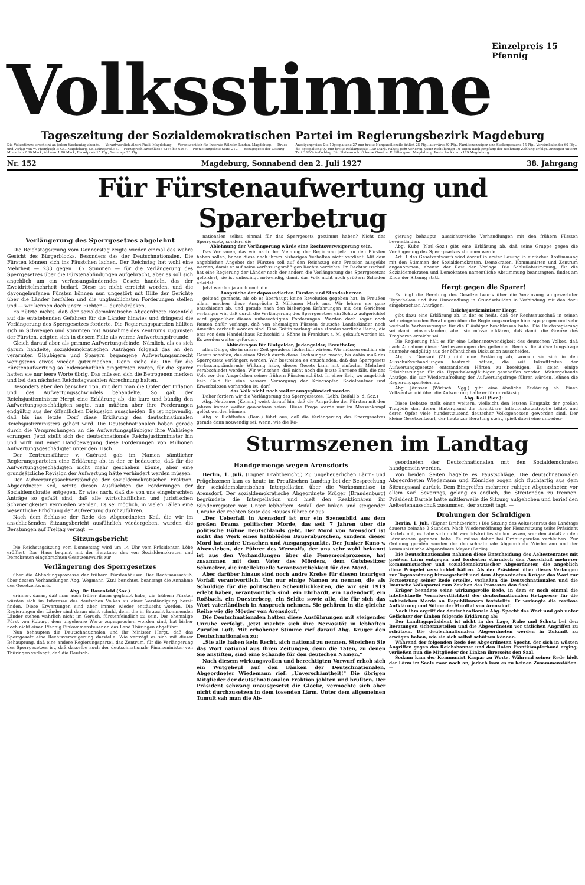Volksstimme
Einzelpreis 15 Pfennig
Tageszeitung der Sozialdemokratischen Partei im Regierungsbezirk Magdeburg
Die Volksstimme erscheint an jedem Wochentag abends. — Verantwortlich Albert Pauli, Magdeburg. — Verantwortlich für Inserate Wilhelm Lindau, Magdeburg. — Druck und Verlag von W. Pfannkuch & Co., Magdeburg, Gr. Münzstraße 3. — Fernsprech-Anschlüsse 6264 bis 6267. — Postzeitungsliste Seite 210. — Bezugspreis der Zeitung: Monatlich 2.60 Mark, Abholer 1.80 Mark, Einzelpreis 15 Pfg., Sonntags 20 Pfg.
Anzeigenpreise: Die 10gespaltene 27 mm breite Nonpareillezeile örtlich 25 Pfg., auswärts 30 Pfg., Familienanzeigen und Stellengesuche 15 Pfg., Vereinskalender 60 Pfg., die 3gespaltene 90 mm breite Reklamezeile 1.50 Mark. Rabatt geht verloren, wenn nicht binnen 10 Tagen nach Empfang der Rechnung Zahlung erfolgt. Anzeigen unterm Text 33⅓% Aufschlag. Für Platzvorschrift keine Gewähr. Erfüllungsort Magdeburg. Postscheckkonto 129 Magdeburg.
Nr. 152 Magdeburg, Sonnabend den 2. Juli 1927 38. Jahrgang
Für Fürstenaufwertung und Sparerbetrug
Verlängerung des Sperrgesetzes abgelehnt
Die Reichstagsitzung vom Donnerstag zeigte wieder einmal das wahre Gesicht des Bürgerblocks. Besonders das der Deutschnationalen. Die Fürsten können sich ins Fäustchen lachen. Der Reichstag hat wohl eine Mehrheit — 233 gegen 167 Stimmen — für die Verlängerung des Sperrgesetzes über die Fürstenabfindungen aufgebracht, aber es soll sich angeblich um ein verfassungsänderndes Gesetz handeln, das der Zweidrittelmehrheit bedarf. Diese ist nicht erreicht worden, und die davongelaufenen Fürsten können nun ungestört mit Hilfe der Gerichte über die Länder herfallen und die unglaublichsten Forderungen stellen und — wir kennen doch unsre Richter — durchdrücken.
Es nützte nichts, daß der sozialdemokratische Abgeordnete Rosenfeld auf die entstehenden Gefahren für die Länder hinwies und dringend die Verlängerung des Sperrgesetzes forderte. Die Regierungsparteien hüllten sich in Schweigen und stimmten mit Ausnahme des Zentrums zugunsten der Fürsten, zeigten sich in diesem Falle als warme Aufwertungsfreunde.
Gleich darauf aber als grimme Aufwertungsfeinde. Nämlich, als es sich darum handelte, sozialdemokratischen Anträgen folgend das an den verarmten Gläubigern und Sparern begangene Aufwertungsunrecht wenigstens etwas wieder gutzumachen. Denn siehe da: Die für die Fürstenaufwertung so leidenschaftlich eingetreten waren, für die Sparer hatten sie nur leere Worte übrig. Das müssen sich die Betrogenen merken und bei den nächsten Reichstagswahlen Abrechnung halten.
Besonders aber den barschen Ton, mit dem man die Opfer der Inflation und des Aufwertungsschwindels behandelte. So gab der Reichsjustizminister Hergt eine Erklärung ab, die kurz und bündig den Aufwertungsgeschädigten sagte, nun müßten aber ihre Forderungen endgültig aus der öffentlichen Diskussion ausscheiden. Es ist notwendig, daß bis ins letzte Dorf diese Erklärung des deutschnationalen Reichsjustizministers gehört wird. Die Deutschnationalen haben gerade durch die Versprechungen an die Aufwertungsgläubiger ihre Wahlsiege errungen. Jetzt stellt sich der deutschnationale Reichsjustizminister hin und wirft mit einer Handbewegung diese Forderungen von Millionen Aufwertungsgeschädigter unter den Tisch.
Der Zentrumsführer v. Guérard gab im Namen sämtlicher Regierungsparteien eine Erklärung ab, in der er bedauerte, daß für die Aufwertungsgeschädigten nicht mehr geschehen könne, aber eine grundsätzliche Revision der Aufwertung hätte verhindert werden müssen.
Der Aufwertungssachverständige der sozialdemokratischen Fraktion, Abgeordneter Keil, setzte diesen Ausflüchten die Forderungen der Sozialdemokratie entgegen. Er wies nach, daß die von uns eingebrachten Anträge so gefaßt sind, daß alle wirtschaftlichen und juristischen Schwierigkeiten vermieden werden. Es sei möglich, in vielen Fällen eine wesentliche Erhöhung der Aufwertung durchzuführen.
Nach dem Schlusse der Rede des Abgeordneten Keil, die wir im anschließenden Sitzungsbericht ausführlich wiedergeben, wurden die Beratungen auf Freitag vertagt. —
Sitzungsbericht
Die Reichstagsitzung vom Donnerstag wird um 14 Uhr vom Präsidenten Löbe eröffnet. Das Haus beginnt mit der Beratung des von Sozialdemokraten und Demokraten eingebrachten Gesetzentwurfs zur
Verlängerung des Sperrgesetzes
über die Abfindungsprozesse der frühern Fürstenhäuser. Der Rechtsausschuß, über dessen Verhandlungen Abg. Wegmann (Ztr.) berichtet, beantragt die Annahme des Gesetzentwurfs.
Abg. Dr. Rosenfeld (Soz.)
erinnert daran, daß man auch früher daran geglaubt habe, die frühern Fürsten würden sich im Interesse des deutschen Volkes zu einer Verständigung bereit finden. Diese Erwartungen sind aber immer wieder enttäuscht worden. Die Regierungen der Länder sind daran nicht schuld, denn die in Betracht kommenden Länder stehen wahrlich nicht im Geruch, fürstenfeindlich zu sein. Der ehemalige Fürst von Koburg, dem ungeheure Werte zugesprochen worden sind, hat bisher noch nicht einen Pfennig Einkommensteuer an das Land Thüringen abgeführt.
Nun behaupten die Deutschnationalen und ihr Minister Hergt, daß das Sperrgesetz eine Rechtsverweigerung darstelle. Wie verträgt es sich mit dieser Behauptung, daß eine andere Regierungspartei, das Zentrum, für die Verlängerung des Sperrgesetzes ist, daß dasselbe auch der deutschnationale Finanzminister von Thüringen verlangt, daß die Deutsch-
nationalen selbst einmal für das Sperrgesetz gestimmt haben? Nicht das Sperrgesetz, sondern die
Ablehnung der Verlängerung würde eine Rechtsverweigerung sein.
Das Vertrauen, das wir nach der Meinung der Regierung jetzt zu den Fürsten haben sollen, haben diese nach ihrem bisherigen Verhalten nicht verdient. Mit dem angeblichen Angebot der Fürsten soll auf den Reichstag eine Pression ausgeübt werden, damit er auf seine verfassungsmäßigen Rechte verzichte. Im Rechtsausschuß hat eine Regierung der Länder nach der andern die Verlängerung des Sperrgesetzes gefordert, sie ist unbedingt notwendig, damit das Volk nicht noch größern Schaden erleidet.
Jetzt werden ja auch noch die
Ansprüche der depossedierten Fürsten und Standesherren
geltend gemacht, als ob es überhaupt keine Revolution gegeben hat. In Preußen allein machen diese Ansprüche 2 Millionen Mark aus. Wir lehnen sie ganz entschieden ab, und gerade nach den bisherigen Erfahrungen mit den Gerichten verlangen wir, daß durch die Verlängerung des Sperrgesetzes ein Schutz aufgerichtet wird gegenüber diesen unberechtigten Forderungen. Werden doch sogar noch Renten dafür verlangt, daß von ehemaligen Fürsten deutsche Landeskinder nach Amerika verkauft worden sind. Eine Gräfin verlangt eine standesherrliche Rente, die erst von dem Handelshaus Rothschild u. Söhne in Frankfurt a. M. gekauft worden ist. Es werden weiter gefordert
Abfindungen für Blutgelder, Judengelder, Brauthafer,
alles Dinge, die in unsrer Zeit geradezu lächerlich wirken. Wir müssen endlich ein Gesetz schaffen, das einen Strich durch diese Rechnungen macht, bis dahin muß das Sperrgesetz verlängert werden. Wir bestreiten es entschieden, daß das Sperrgesetz verfassungsändernde Wirkung habe, dieses Gesetz kann mit einfacher Mehrheit verabschiedet werden. Wir wünschen, daß nicht noch die letzte Barriere fällt, die das Volk vor den Ansprüchen seiner frühern Fürsten schützt. In einer Zeit, wo angeblich kein Geld für eine bessere Versorgung der Kriegsopfer, Sozialrentner und Erwerbslosen vorhanden ist, darf
das Volk nicht noch weiter ausgeplündert werden.
Daher fordern wir die Verlängerung des Sperrgesetzes. (Lebh. Beifall b. d. Soz.)
Abg. Neubauer (Komm.) weist darauf hin, daß die Ansprüche der Fürsten mit den Jahren immer weiter gewachsen seien. Diese Frage werde nur im Massenkampf gelöst werden können.
Abg. v. Richthofen (Dem.) führt aus, daß die Verlängerung des Sperrgesetzes gerade dann notwendig sei, wenn, wie die Re-
gierung behaupte, aussichtsreiche Verhandlungen mit den frühern Fürsten bevorständen.
Abg. Kube (Natl.-Soz.) gibt eine Erklärung ab, daß seine Gruppe gegen die Verlängerung des Sperrgesetzes stimmen werde.
Art. 1 des Gesetzentwurfs wird darauf in erster Lesung in einfacher Abstimmung mit den Stimmen der Sozialdemokraten, Demokraten, Kommunisten und Zentrum angenommen, ebenso der Rest der Vorlage. Die Schlußabstimmung, für die Sozialdemokraten und Demokraten namentliche Abstimmung beantragten, findet am Ende der Sitzung statt.
Hergt gegen die Sparer!
Es folgt die Beratung des Gesetzentwurfs über die Verzinsung aufgewerteter Hypotheken und ihre Umwandlung in Grundschulden in Verbindung mit den dazu eingebrachten Anträgen.
Reichsjustizminister Hergt
gibt dazu eine Erklärung ab, in der es heißt, daß der Rechtsausschuß in seinen sehr eingehenden Beratungen über die Regierungsvorlage hinausgegangen und sehr wertvolle Verbesserungen für die Gläubiger beschlossen habe. Die Reichsregierung sei damit einverstanden, aber sie müsse erklären, daß damit die Grenze des Tragbaren erreicht sei.
Die Regierung hält es für eine Lebensnotwendigkeit des deutschen Volkes, daß nach Annahme dieser Verbesserungen des geltenden Rechts die Aufwertungsfrage nunmehr endgültig aus der öffentlichen Diskussion ausscheidet.
Abg. v. Guérard (Ztr.) gibt eine Erklärung ab, wonach sie sich in den Ausschußverhandlungen bestrebt hätten, die seit Inkrafttreten der Aufwertungsgesetze entstandenen Härten zu beseitigen. Es seien einige Erleichterungen für die Hypothekengläubiger geschaffen worden. Weitergehende Anträge, die zur Wiederaufrollung der Aufwertungsfrage führen würden, lehnen die Regierungsparteien ab.
Abg. Jörissen (Wirtsch. Vgg.) gibt eine ähnliche Erklärung ab. Einen Volksentscheid über die Aufwertung halte er für unzulässig.
Abg. Keil (Soz.):
Diese Debatte stellt einen weitern, vielleicht den letzten Hauptakt der großen Tragödie dar, deren Hintergrund die furchtbare Inflationskatastrophe bildet und deren Opfer viele hunderttausend deutscher Volksgenossen geworden sind. Der kleine Gesetzentwurf, der heute zur Beratung steht, spielt dabei eine unbedeu-
Sturmszenen im Landtag
Handgemenge wegen Arensdorfs
Berlin, 1. Juli. (Eigner Drahtbericht.) Zu ungeheuerlichen Lärm- und Prügelszenen kam es heute im Preußischen Landtag bei der Besprechung der sozialdemokratischen Interpellation über die Vorkommnisse in Arensdorf. Der sozialdemokratische Abgeordnete Krüger (Brandenburg) begründete die Interpellation und hielt den Reaktionären ihr Sündenregister vor. Unter lebhaftem Beifall der linken und steigender Unruhe der rechten Seite des Hauses führte er aus:
„Der Ueberfall in Arensdorf ist nur ein Szenenbild aus dem großen Drama politischer Morde, das seit 7 Jahren über die politische Bühne Deutschlands geht. Der Mord von Arensdorf ist nicht das Werk eines halbblöden Bauernburschen, sondern dieser Mord hat andre Ursachen und Ausgangspunkte. Der Junker Kuno v. Alvensleben, der Führer des Werwolfs, der uns sehr wohl bekannt ist aus den Verhandlungen über die Fememordprozesse, hat zusammen mit dem Vater des Mörders, dem Gutsbesitzer Schmelzer, die intellektuelle Verantwortlichkeit für den Mord.
Aber darüber hinaus sind noch andre Kreise für diesen traurigen Vorfall verantwortlich. Um nur einige Namen zu nennen, die als Schuldige für die politischen Scheußlichkeiten, die wir seit 1919 erlebt haben, verantwortlich sind: ein Ehrhardt, ein Ludendorff, ein Roßbach, ein Duesterberg, ein Seldte sowie alle, die für sich das Wort vaterländisch in Anspruch nehmen. Sie gehören in die gleiche Reihe wie die Mörder von Arensdorf."
Die Deutschnationalen hatten diese Ausführungen mit steigender Unruhe verfolgt. Jetzt machte sich ihre Nervosität in lebhaften Zurufen Luft. Mit erhobener Stimme rief darauf Abg. Krüger den Deutschnationalen zu:
„Sie alle haben kein Recht, sich national zu nennen. Streichen Sie das Wort national aus Ihren Zeitungen, denn die Taten, zu denen Sie anstiften, sind eine Schande für den deutschen Namen."
Nach diesem wirkungsvollen und berechtigten Vorwurf erhob sich ein Wutgeheul auf den Bänken der Deutschnationalen. Abgeordneter Wiedemann rief: „Unverschämtheit!" Die übrigen Mitglieder der deutschnationalen Fraktion johlten und brüllten. Der Präsident schwang unausgesetzt die Glocke, vermochte sich aber nicht durchzusetzen in dem tosenden Lärm. Unter dem allgemeinen Tumult sah man die Ab-
geordneten der Deutschnationalen mit den Sozialdemokraten handgemein werden.
Von beiden Seiten hagelte es Faustschläge. Die deutschnationalen Abgeordneten Wiedemann und Könnicke zogen sich fluchtartig aus dem Sitzungssaal zurück. Dem Eingreifen mehrerer ruhiger Abgeordneter, vor allem Karl Severings, gelang es endlich, die Streitenden zu trennen. Präsident Bartels hatte mittlerweile die Sitzung aufgehoben und berief den Aeltestenausschuß zusammen, der zurzeit tagt. —
Drohungen der Schuldigen
Berlin, 1. Juli. (Eigner Drahtbericht.) Die Sitzung des Aeltestenrats des Landtags dauerte beinahe 2 Stunden. Nach Wiedereröffnung der Plenarsitzung teilte Präsident Bartels mit, es habe sich nicht zweifelsfrei feststellen lassen, wer den Anlaß zu den Lärmszenen gegeben habe. Es müsse daher bei Ordnungsrufen verbleiben. Zur Ordnung gerufen wurden der deutschnationale Abgeordnete Wiedemann und der kommunistische Abgeordnete Meyer (Berlin).
Die Deutschnationalen nahmen diese Entscheidung des Aeltestenrates mit großem Lärm entgegen und forderten stürmisch den Ausschluß mehrerer kommunistischer und sozialdemokratischer Abgeordneter, die angeblich diese Prügelei verschuldet hätten. Als der Präsident über dieses Verlangen zur Tagesordnung hinwegschritt und dem Abgeordneten Krüger das Wort zur Fortsetzung seiner Rede erteilte, verließen die Deutschnationalen und die Deutsche Volkspartei zum Zeichen des Protestes den Saal.
Krüger beendete seine wirkungsvolle Rede, in dem er noch einmal die intellektuelle Verantwortlichkeit der deutschnationalen Hetzpresse für die zahlreichen Morde an Republikanern feststellte. Er verlangte die restlose Aufklärung und Sühne der Mordtat von Arensdorf.
Nach ihm ergriff der deutschnationale Abg. Specht das Wort und gab unter Gelächter der Linken folgende Erklärung ab:
Der Landtagspräsident ist nicht in der Lage, Ruhe und Schutz bei den Beratungen sicherzustellen und die Abgeordneten vor tätlichen Angriffen zu schützen. Die deutschnationalen Abgeordneten werden in Zukunft zu erwägen haben, wie sie sich selbst schützen können.
Während der folgenden Rede des Abgeordneten Specht, der sich in wüsten Angriffen gegen das Reichsbanner und den Roten Frontkämpferbund erging, verließen nun die Mitglieder der Linken ihrerseits den Saal.
Sodann kam der Kommunist Kaspar zu Worte. Während seiner Rede hielt der Lärm im Saale zwar noch an, jedoch kam es zu keinen Zusammenstößen. —